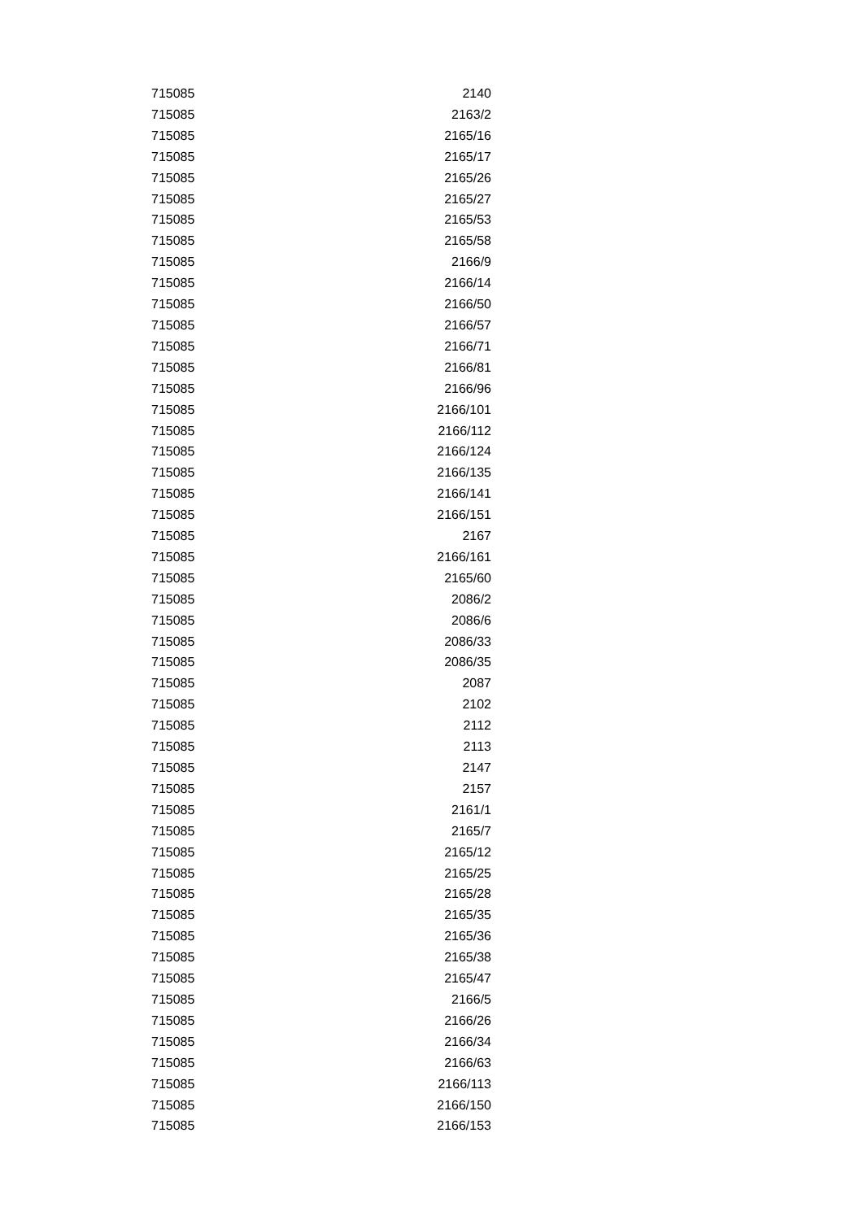| 715085 | 2140 |
| 715085 | 2163/2 |
| 715085 | 2165/16 |
| 715085 | 2165/17 |
| 715085 | 2165/26 |
| 715085 | 2165/27 |
| 715085 | 2165/53 |
| 715085 | 2165/58 |
| 715085 | 2166/9 |
| 715085 | 2166/14 |
| 715085 | 2166/50 |
| 715085 | 2166/57 |
| 715085 | 2166/71 |
| 715085 | 2166/81 |
| 715085 | 2166/96 |
| 715085 | 2166/101 |
| 715085 | 2166/112 |
| 715085 | 2166/124 |
| 715085 | 2166/135 |
| 715085 | 2166/141 |
| 715085 | 2166/151 |
| 715085 | 2167 |
| 715085 | 2166/161 |
| 715085 | 2165/60 |
| 715085 | 2086/2 |
| 715085 | 2086/6 |
| 715085 | 2086/33 |
| 715085 | 2086/35 |
| 715085 | 2087 |
| 715085 | 2102 |
| 715085 | 2112 |
| 715085 | 2113 |
| 715085 | 2147 |
| 715085 | 2157 |
| 715085 | 2161/1 |
| 715085 | 2165/7 |
| 715085 | 2165/12 |
| 715085 | 2165/25 |
| 715085 | 2165/28 |
| 715085 | 2165/35 |
| 715085 | 2165/36 |
| 715085 | 2165/38 |
| 715085 | 2165/47 |
| 715085 | 2166/5 |
| 715085 | 2166/26 |
| 715085 | 2166/34 |
| 715085 | 2166/63 |
| 715085 | 2166/113 |
| 715085 | 2166/150 |
| 715085 | 2166/153 |